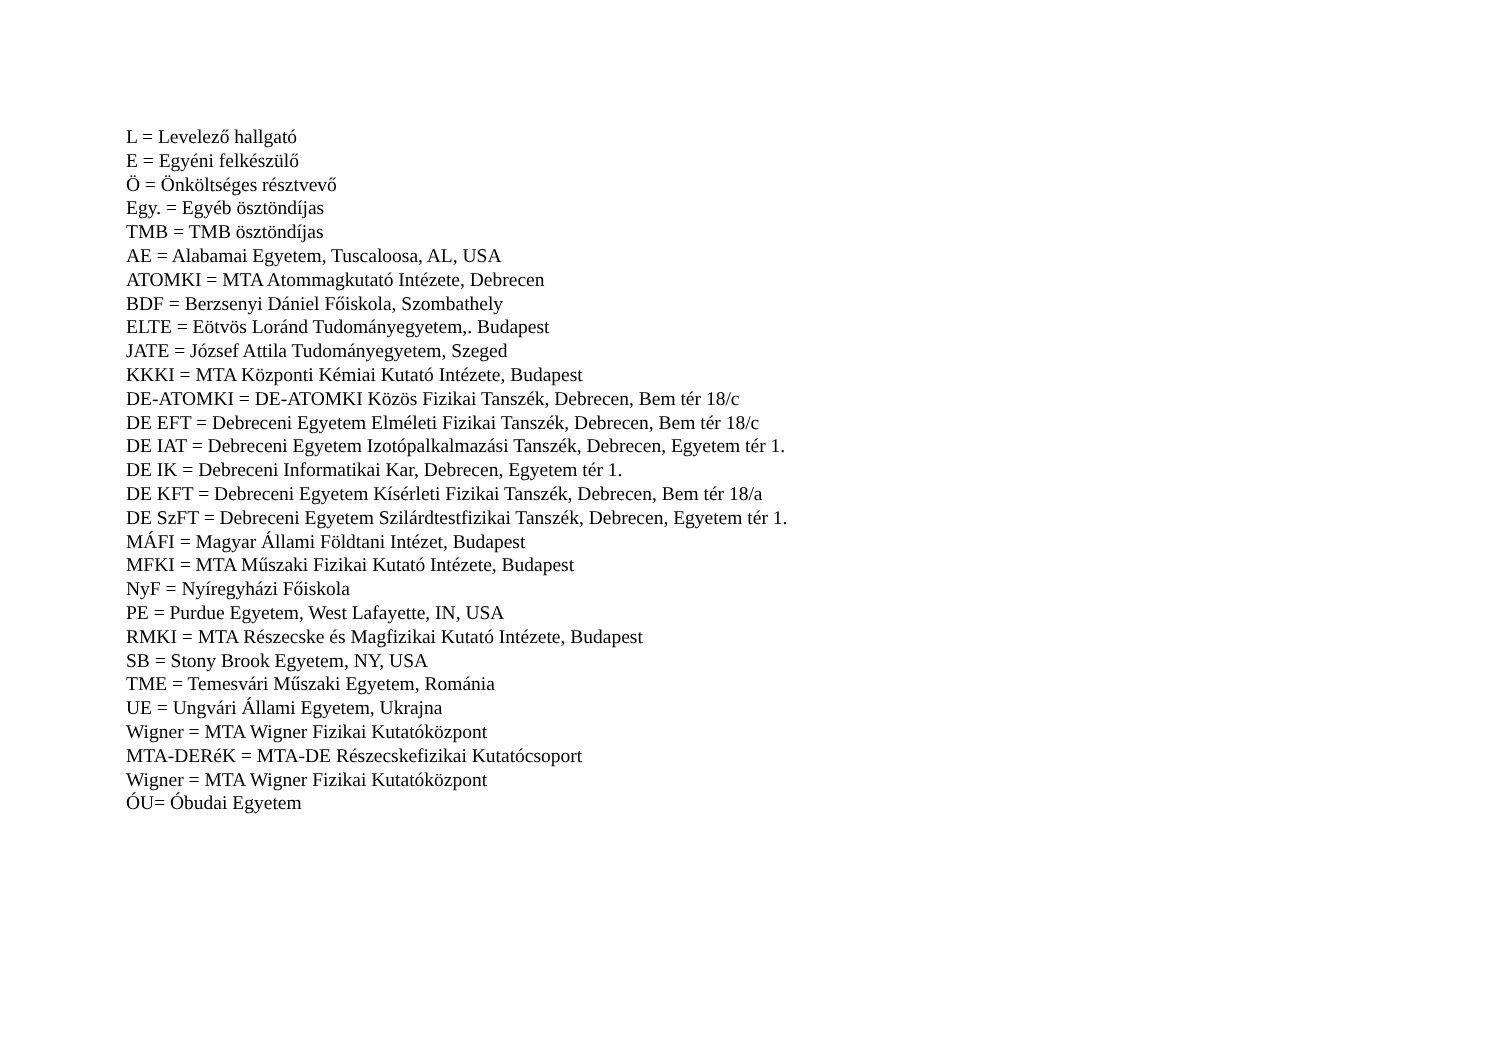L = Levelező hallgató
E = Egyéni felkészülő
Ö = Önköltséges résztvevő
Egy. = Egyéb ösztöndíjas
TMB = TMB ösztöndíjas
AE = Alabamai Egyetem, Tuscaloosa, AL, USA
ATOMKI = MTA Atommagkutató Intézete, Debrecen
BDF = Berzsenyi Dániel Főiskola, Szombathely
ELTE = Eötvös Loránd Tudományegyetem,. Budapest
JATE = József Attila Tudományegyetem, Szeged
KKKI = MTA Központi Kémiai Kutató Intézete, Budapest
DE-ATOMKI = DE-ATOMKI Közös Fizikai Tanszék, Debrecen, Bem tér 18/c
DE EFT = Debreceni Egyetem Elméleti Fizikai Tanszék, Debrecen, Bem tér 18/c
DE IAT = Debreceni Egyetem Izotópalkalmazási Tanszék, Debrecen, Egyetem tér 1.
DE IK = Debreceni Informatikai Kar, Debrecen, Egyetem tér 1.
DE KFT = Debreceni Egyetem Kísérleti Fizikai Tanszék, Debrecen, Bem tér 18/a
DE SzFT = Debreceni Egyetem Szilárdtestfizikai Tanszék, Debrecen, Egyetem tér 1.
MÁFI = Magyar Állami Földtani Intézet, Budapest
MFKI = MTA Műszaki Fizikai Kutató Intézete, Budapest
NyF = Nyíregyházi Főiskola
PE = Purdue Egyetem, West Lafayette, IN, USA
RMKI = MTA Részecske és Magfizikai Kutató Intézete, Budapest
SB = Stony Brook Egyetem, NY, USA
TME = Temesvári Műszaki Egyetem, Románia
UE = Ungvári Állami Egyetem, Ukrajna
Wigner = MTA Wigner Fizikai Kutatóközpont
MTA-DERéK = MTA-DE Részecskefizikai Kutatócsoport
Wigner = MTA Wigner Fizikai Kutatóközpont
ÓU= Óbudai Egyetem